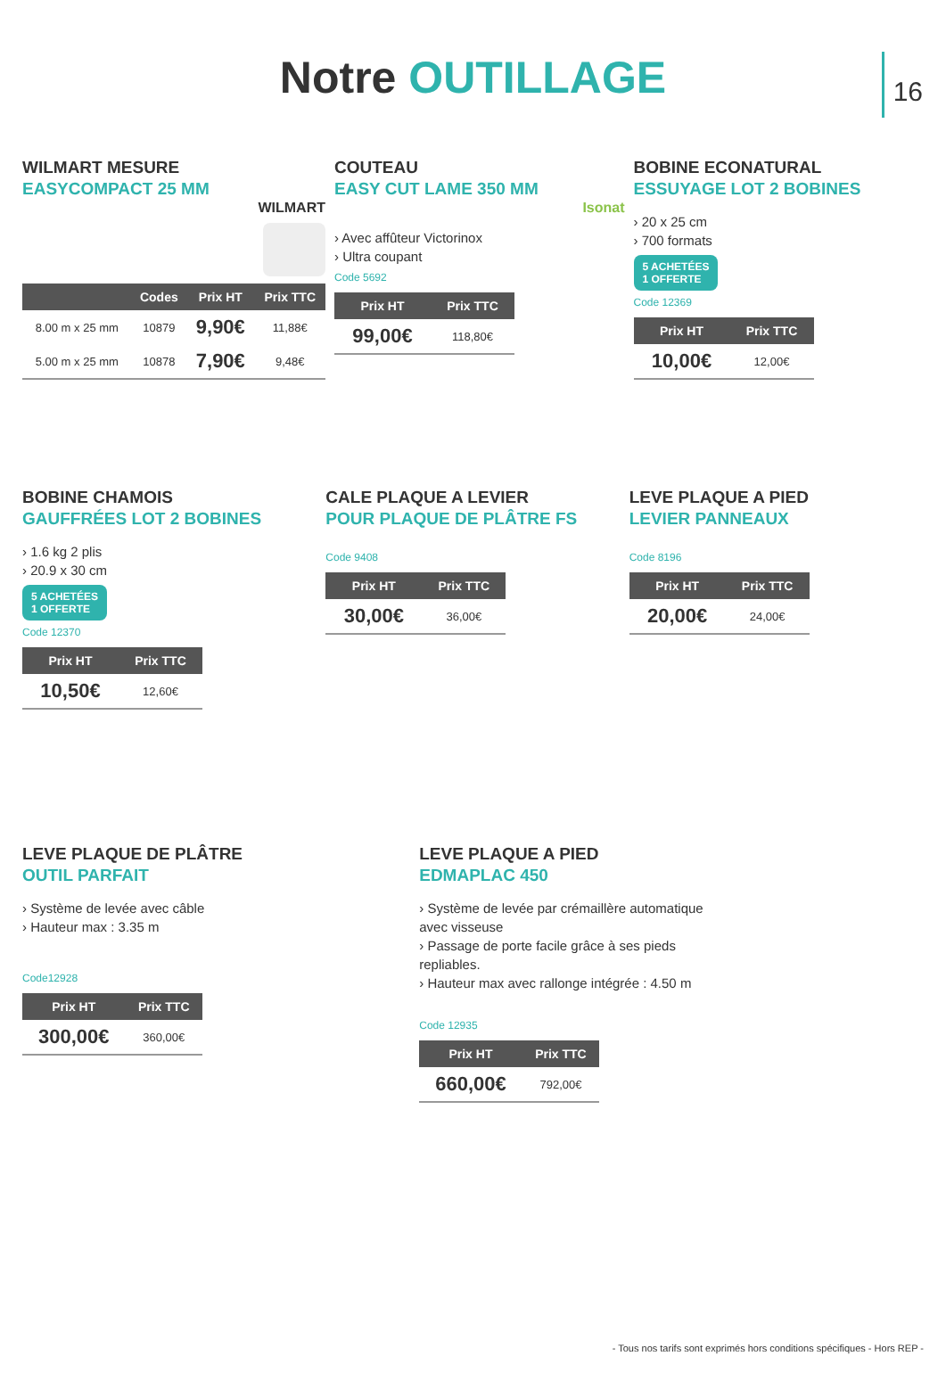16
Notre OUTILLAGE
WILMART MESURE
EASYCOMPACT 25 MM
WILMART
| | Codes | Prix HT | Prix TTC |
| --- | --- | --- | --- |
| 8.00 m x 25 mm | 10879 | 9,90€ | 11,88€ |
| 5.00 m x 25 mm | 10878 | 7,90€ | 9,48€ |
COUTEAU
EASY CUT LAME 350 MM
Isonat
› Avec affûteur Victorinox
› Ultra coupant
Code 5692
| Prix HT | Prix TTC |
| --- | --- |
| 99,00€ | 118,80€ |
BOBINE ECONATURAL
ESSUYAGE LOT 2 BOBINES
› 20 x 25 cm
› 700 formats
5 ACHETÉES
1 OFFERTE
Code 12369
| Prix HT | Prix TTC |
| --- | --- |
| 10,00€ | 12,00€ |
BOBINE CHAMOIS
GAUFFRÉES LOT 2 BOBINES
› 1.6 kg 2 plis
› 20.9 x 30 cm
5 ACHETÉES
1 OFFERTE
Code 12370
| Prix HT | Prix TTC |
| --- | --- |
| 10,50€ | 12,60€ |
CALE PLAQUE A LEVIER
POUR PLAQUE DE PLÂTRE FS
Code 9408
| Prix HT | Prix TTC |
| --- | --- |
| 30,00€ | 36,00€ |
LEVE PLAQUE A PIED
LEVIER PANNEAUX
Code 8196
| Prix HT | Prix TTC |
| --- | --- |
| 20,00€ | 24,00€ |
LEVE PLAQUE DE PLÂTRE
OUTIL PARFAIT
› Système de levée avec câble
› Hauteur max : 3.35 m
Code12928
| Prix HT | Prix TTC |
| --- | --- |
| 300,00€ | 360,00€ |
LEVE PLAQUE A PIED
EDMAPLAC 450
› Système de levée par crémaillère automatique avec visseuse
› Passage de porte facile grâce à ses pieds repliables.
› Hauteur max avec rallonge intégrée : 4.50 m
Code 12935
| Prix HT | Prix TTC |
| --- | --- |
| 660,00€ | 792,00€ |
- Tous nos tarifs sont exprimés hors conditions spécifiques - Hors REP -